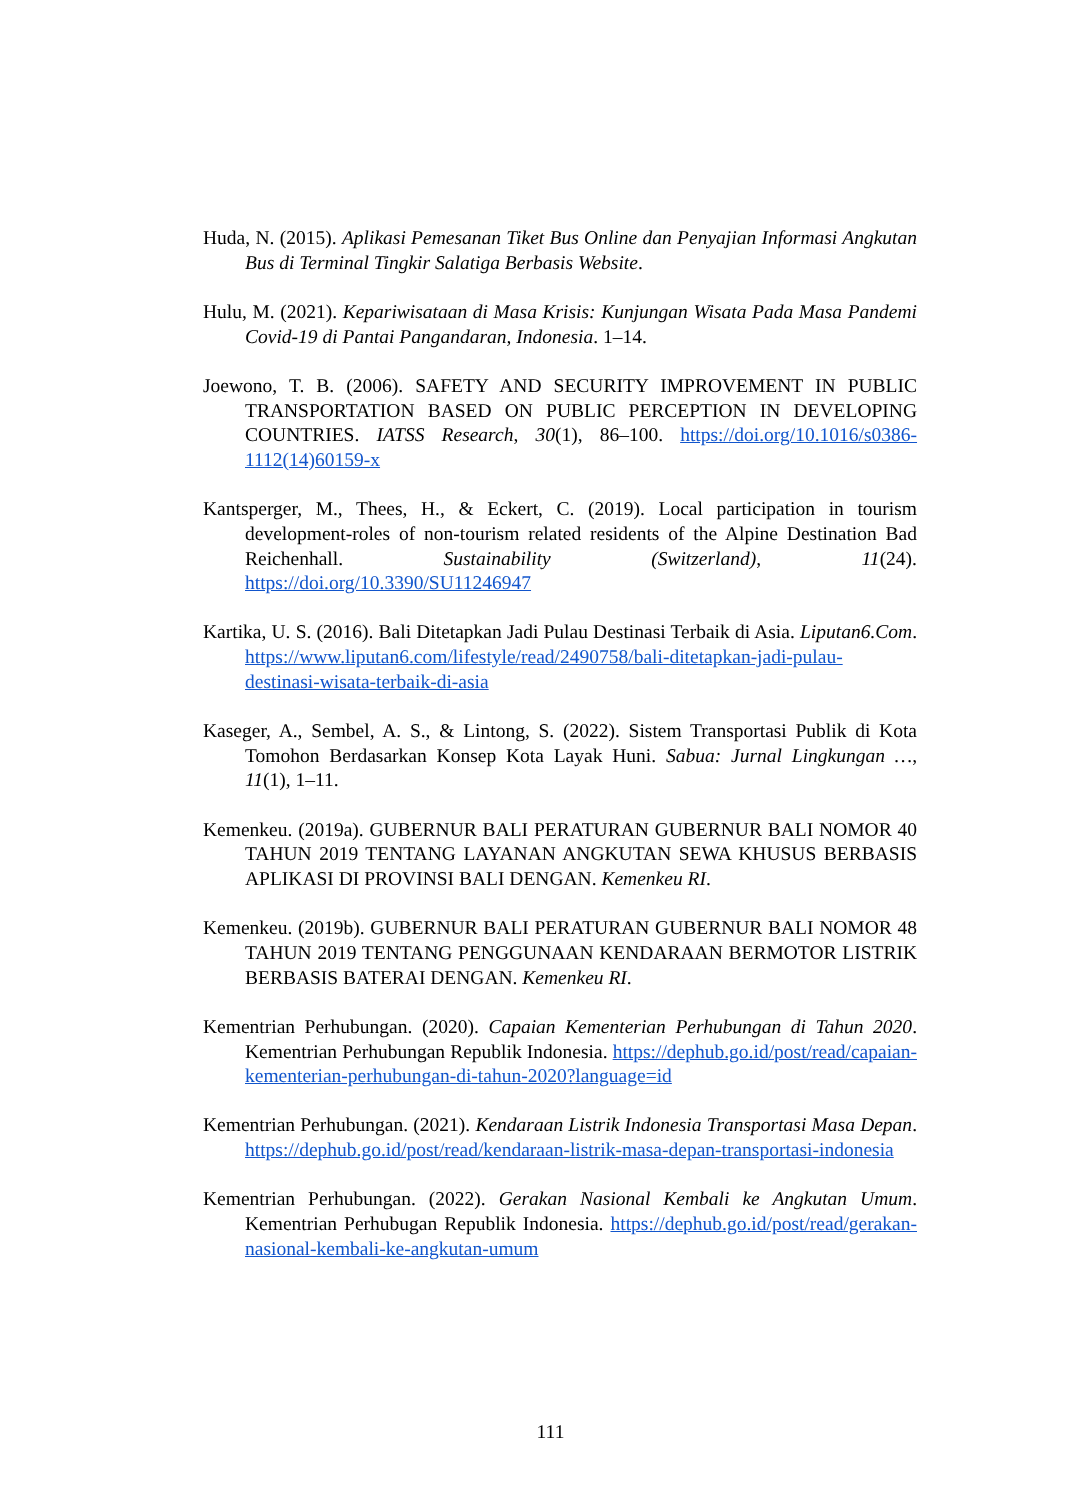Huda, N. (2015). Aplikasi Pemesanan Tiket Bus Online dan Penyajian Informasi Angkutan Bus di Terminal Tingkir Salatiga Berbasis Website.
Hulu, M. (2021). Kepariwisataan di Masa Krisis: Kunjungan Wisata Pada Masa Pandemi Covid-19 di Pantai Pangandaran, Indonesia. 1–14.
Joewono, T. B. (2006). SAFETY AND SECURITY IMPROVEMENT IN PUBLIC TRANSPORTATION BASED ON PUBLIC PERCEPTION IN DEVELOPING COUNTRIES. IATSS Research, 30(1), 86–100. https://doi.org/10.1016/s0386-1112(14)60159-x
Kantsperger, M., Thees, H., & Eckert, C. (2019). Local participation in tourism development-roles of non-tourism related residents of the Alpine Destination Bad Reichenhall. Sustainability (Switzerland), 11(24). https://doi.org/10.3390/SU11246947
Kartika, U. S. (2016). Bali Ditetapkan Jadi Pulau Destinasi Terbaik di Asia. Liputan6.Com. https://www.liputan6.com/lifestyle/read/2490758/bali-ditetapkan-jadi-pulau-destinasi-wisata-terbaik-di-asia
Kaseger, A., Sembel, A. S., & Lintong, S. (2022). Sistem Transportasi Publik di Kota Tomohon Berdasarkan Konsep Kota Layak Huni. Sabua: Jurnal Lingkungan …, 11(1), 1–11.
Kemenkeu. (2019a). GUBERNUR BALI PERATURAN GUBERNUR BALI NOMOR 40 TAHUN 2019 TENTANG LAYANAN ANGKUTAN SEWA KHUSUS BERBASIS APLIKASI DI PROVINSI BALI DENGAN. Kemenkeu RI.
Kemenkeu. (2019b). GUBERNUR BALI PERATURAN GUBERNUR BALI NOMOR 48 TAHUN 2019 TENTANG PENGGUNAAN KENDARAAN BERMOTOR LISTRIK BERBASIS BATERAI DENGAN. Kemenkeu RI.
Kementrian Perhubungan. (2020). Capaian Kementerian Perhubungan di Tahun 2020. Kementrian Perhubungan Republik Indonesia. https://dephub.go.id/post/read/capaian-kementerian-perhubungan-di-tahun-2020?language=id
Kementrian Perhubungan. (2021). Kendaraan Listrik Indonesia Transportasi Masa Depan. https://dephub.go.id/post/read/kendaraan-listrik-masa-depan-transportasi-indonesia
Kementrian Perhubungan. (2022). Gerakan Nasional Kembali ke Angkutan Umum. Kementrian Perhubugan Republik Indonesia. https://dephub.go.id/post/read/gerakan-nasional-kembali-ke-angkutan-umum
111